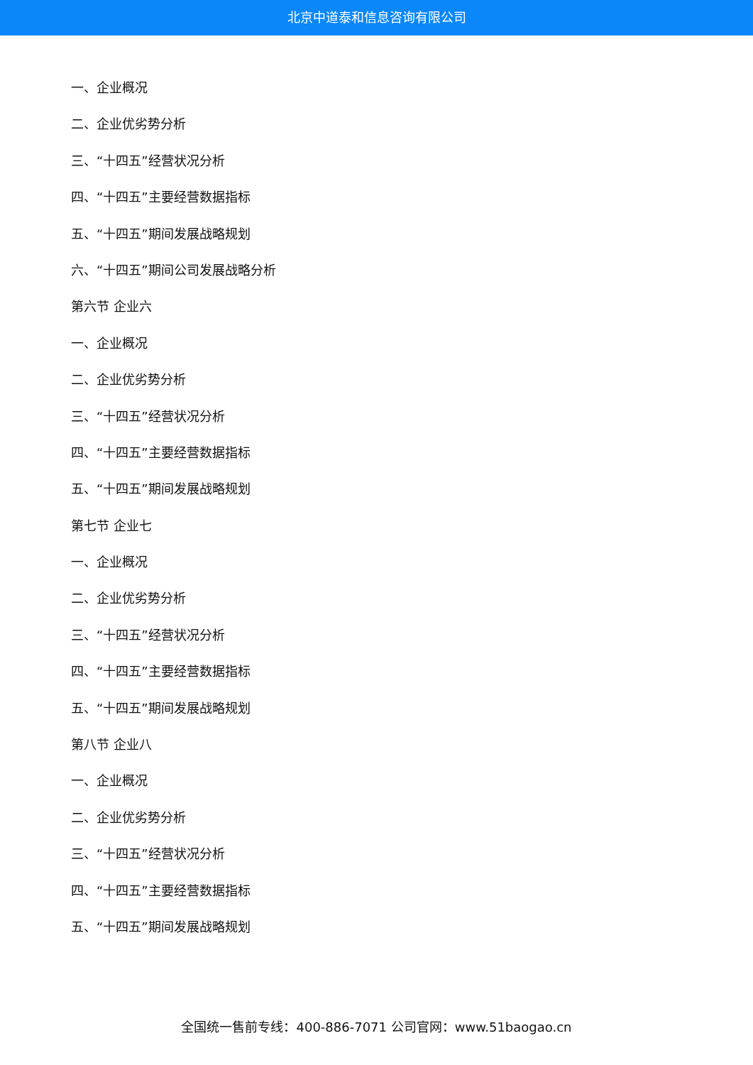北京中道泰和信息咨询有限公司
一、企业概况
二、企业优劣势分析
三、“十四五”经营状况分析
四、“十四五”主要经营数据指标
五、“十四五”期间发展战略规划
六、“十四五”期间公司发展战略分析
第六节 企业六
一、企业概况
二、企业优劣势分析
三、“十四五”经营状况分析
四、“十四五”主要经营数据指标
五、“十四五”期间发展战略规划
第七节 企业七
一、企业概况
二、企业优劣势分析
三、“十四五”经营状况分析
四、“十四五”主要经营数据指标
五、“十四五”期间发展战略规划
第八节 企业八
一、企业概况
二、企业优劣势分析
三、“十四五”经营状况分析
四、“十四五”主要经营数据指标
五、“十四五”期间发展战略规划
全国统一售前专线：400-886-7071 公司官网：www.51baogao.cn